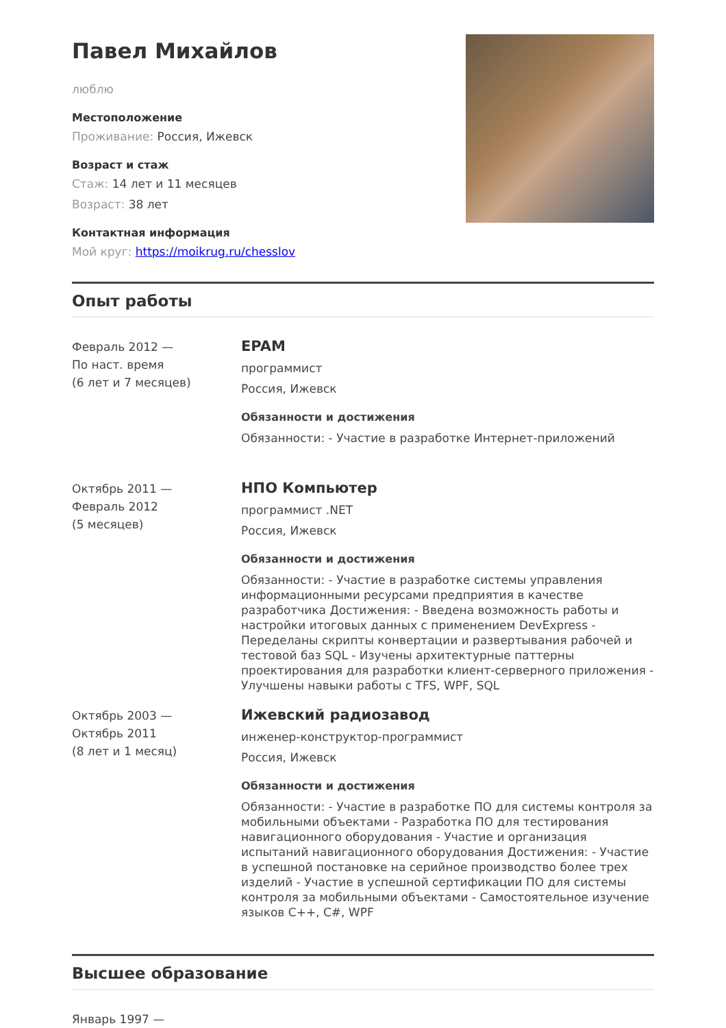Павел Михайлов
люблю
Местоположение
Проживание: Россия, Ижевск
Возраст и стаж
Стаж: 14 лет и 11 месяцев
Возраст: 38 лет
Контактная информация
Мой круг: https://moikrug.ru/chesslov
Опыт работы
Февраль 2012 —
По наст. время
(6 лет и 7 месяцев)
EPAM
программист
Россия, Ижевск
Обязанности и достижения
Обязанности: - Участие в разработке Интернет-приложений
Октябрь 2011 —
Февраль 2012
(5 месяцев)
НПО Компьютер
программист .NET
Россия, Ижевск
Обязанности и достижения
Обязанности: - Участие в разработке системы управления информационными ресурсами предприятия в качестве разработчика Достижения: - Введена возможность работы и настройки итоговых данных с применением DevExpress - Переделаны скрипты конвертации и развертывания рабочей и тестовой баз SQL - Изучены архитектурные паттерны проектирования для разработки клиент-серверного приложения - Улучшены навыки работы с TFS, WPF, SQL
Октябрь 2003 —
Октябрь 2011
(8 лет и 1 месяц)
Ижевский радиозавод
инженер-конструктор-программист
Россия, Ижевск
Обязанности и достижения
Обязанности: - Участие в разработке ПО для системы контроля за мобильными объектами - Разработка ПО для тестирования навигационного оборудования - Участие и организация испытаний навигационного оборудования Достижения: - Участие в успешной постановке на серийное производство более трех изделий - Участие в успешной сертификации ПО для системы контроля за мобильными объектами - Самостоятельное изучение языков С++, С#, WPF
Высшее образование
Январь 1997 —